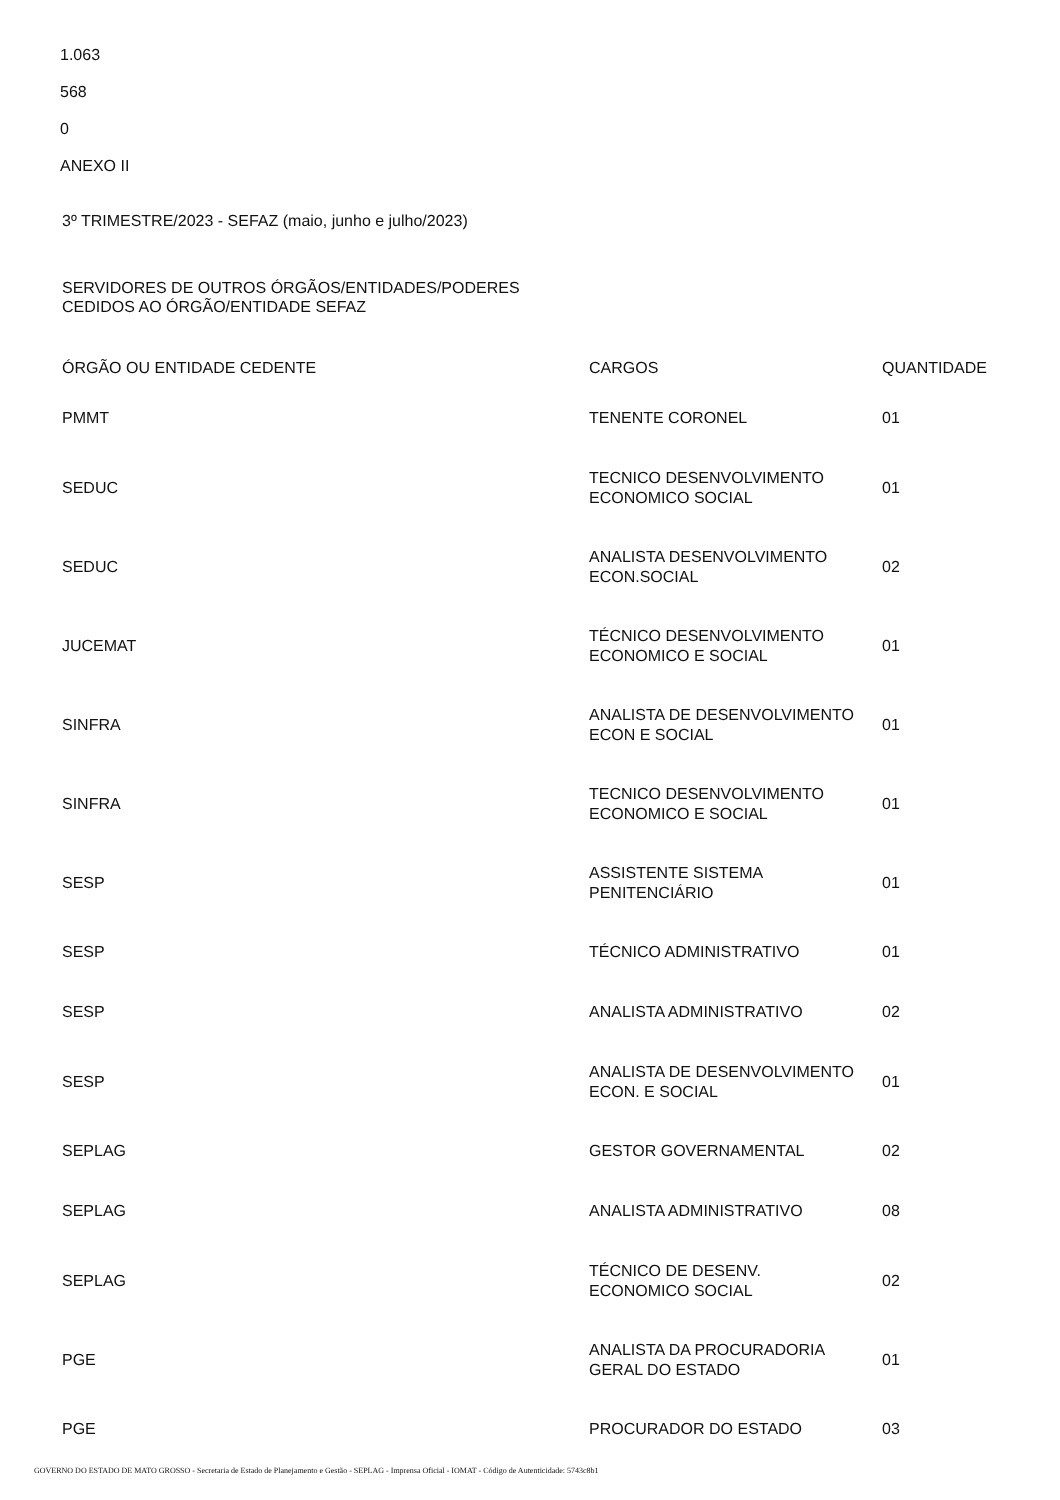1.063
568
0
ANEXO II
3º TRIMESTRE/2023 - SEFAZ (maio, junho e julho/2023)
SERVIDORES DE OUTROS ÓRGÃOS/ENTIDADES/PODERES
CEDIDOS AO ÓRGÃO/ENTIDADE SEFAZ
| ÓRGÃO OU ENTIDADE CEDENTE | CARGOS | QUANTIDADE |
| PMMT | TENENTE CORONEL | 01 |
| SEDUC | TECNICO DESENVOLVIMENTO ECONOMICO SOCIAL | 01 |
| SEDUC | ANALISTA DESENVOLVIMENTO ECON.SOCIAL | 02 |
| JUCEMAT | TÉCNICO DESENVOLVIMENTO ECONOMICO E SOCIAL | 01 |
| SINFRA | ANALISTA DE DESENVOLVIMENTO ECON E SOCIAL | 01 |
| SINFRA | TECNICO DESENVOLVIMENTO ECONOMICO E SOCIAL | 01 |
| SESP | ASSISTENTE SISTEMA PENITENCIÁRIO | 01 |
| SESP | TÉCNICO ADMINISTRATIVO | 01 |
| SESP | ANALISTA ADMINISTRATIVO | 02 |
| SESP | ANALISTA DE DESENVOLVIMENTO ECON. E SOCIAL | 01 |
| SEPLAG | GESTOR GOVERNAMENTAL | 02 |
| SEPLAG | ANALISTA ADMINISTRATIVO | 08 |
| SEPLAG | TÉCNICO DE DESENV. ECONOMICO SOCIAL | 02 |
| PGE | ANALISTA DA PROCURADORIA GERAL DO ESTADO | 01 |
| PGE | PROCURADOR DO ESTADO | 03 |
GOVERNO DO ESTADO DE MATO GROSSO - Secretaria de Estado de Planejamento e Gestão - SEPLAG - Imprensa Oficial - IOMAT - Código de Autenticidade: 5743c8b1